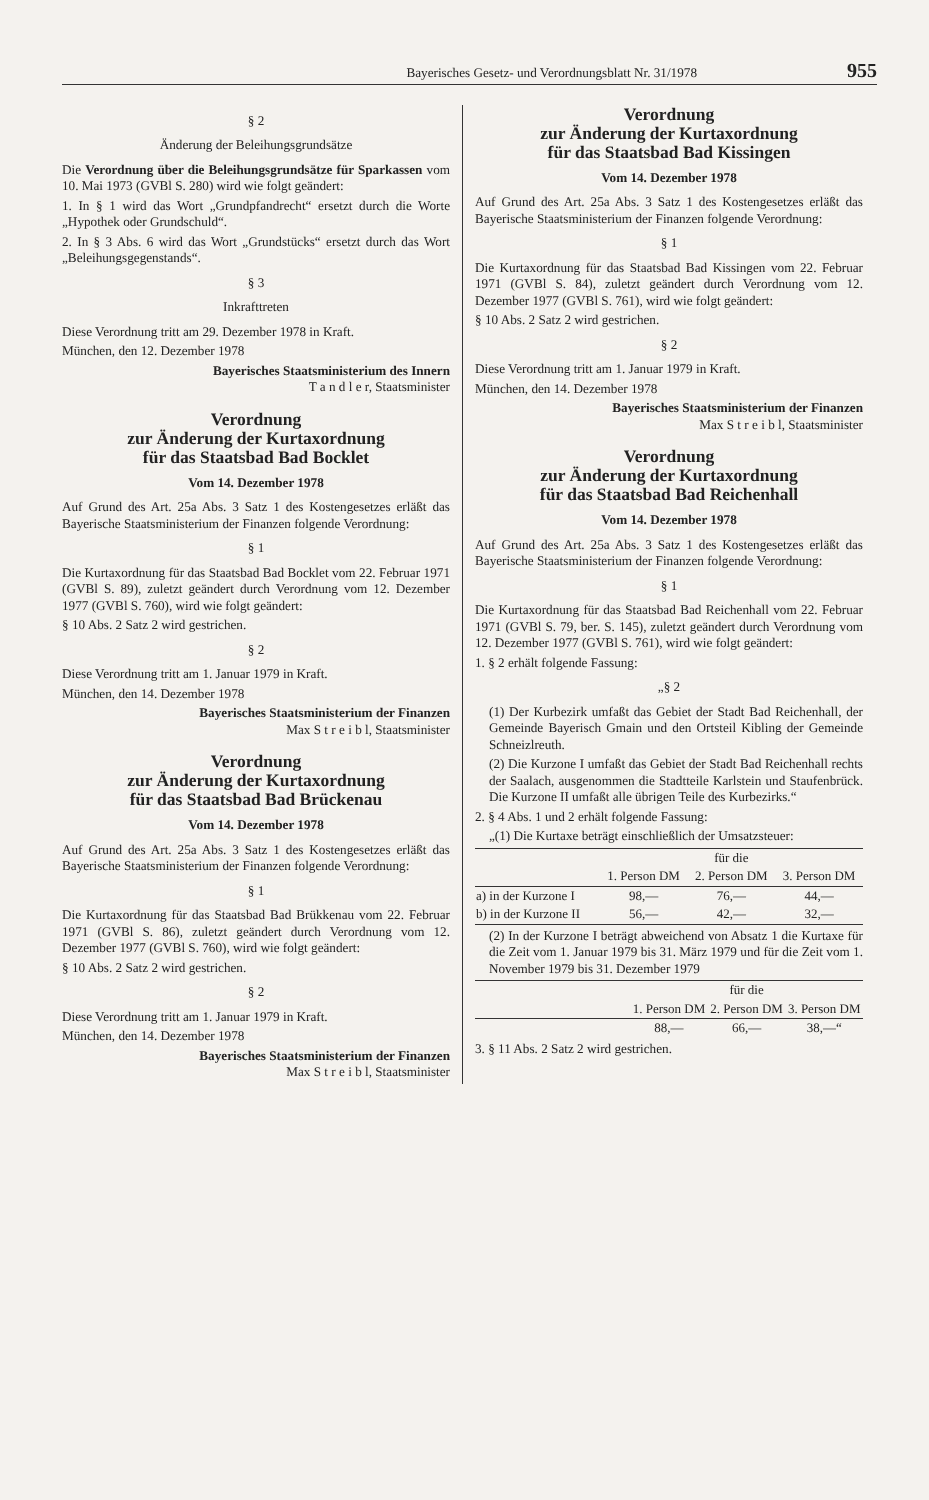Bayerisches Gesetz- und Verordnungsblatt Nr. 31/1978 955
§ 2
Änderung der Beleihungsgrundsätze
Die Verordnung über die Beleihungsgrundsätze für Sparkassen vom 10. Mai 1973 (GVBl S. 280) wird wie folgt geändert:
1. In § 1 wird das Wort „Grundpfandrecht“ ersetzt durch die Worte „Hypothek oder Grundschuld“.
2. In § 3 Abs. 6 wird das Wort „Grundstücks“ ersetzt durch das Wort „Beleihungsgegenstands“.
§ 3
Inkrafttreten
Diese Verordnung tritt am 29. Dezember 1978 in Kraft.
München, den 12. Dezember 1978
Bayerisches Staatsministerium des Innern
T a n d l e r, Staatsminister
Verordnung
zur Änderung der Kurtaxordnung
für das Staatsbad Bad Bocklet
Vom 14. Dezember 1978
Auf Grund des Art. 25a Abs. 3 Satz 1 des Kostengesetzes erläßt das Bayerische Staatsministerium der Finanzen folgende Verordnung:
§ 1
Die Kurtaxordnung für das Staatsbad Bad Bocklet vom 22. Februar 1971 (GVBl S. 89), zuletzt geändert durch Verordnung vom 12. Dezember 1977 (GVBl S. 760), wird wie folgt geändert:
§ 10 Abs. 2 Satz 2 wird gestrichen.
§ 2
Diese Verordnung tritt am 1. Januar 1979 in Kraft.
München, den 14. Dezember 1978
Bayerisches Staatsministerium der Finanzen
Max S t r e i b l, Staatsminister
Verordnung
zur Änderung der Kurtaxordnung
für das Staatsbad Bad Brückenau
Vom 14. Dezember 1978
Auf Grund des Art. 25a Abs. 3 Satz 1 des Kostengesetzes erläßt das Bayerische Staatsministerium der Finanzen folgende Verordnung:
§ 1
Die Kurtaxordnung für das Staatsbad Bad Brükkenau vom 22. Februar 1971 (GVBl S. 86), zuletzt geändert durch Verordnung vom 12. Dezember 1977 (GVBl S. 760), wird wie folgt geändert:
§ 10 Abs. 2 Satz 2 wird gestrichen.
§ 2
Diese Verordnung tritt am 1. Januar 1979 in Kraft.
München, den 14. Dezember 1978
Bayerisches Staatsministerium der Finanzen
Max S t r e i b l, Staatsminister
Verordnung
zur Änderung der Kurtaxordnung
für das Staatsbad Bad Kissingen
Vom 14. Dezember 1978
Auf Grund des Art. 25a Abs. 3 Satz 1 des Kostengesetzes erläßt das Bayerische Staatsministerium der Finanzen folgende Verordnung:
§ 1
Die Kurtaxordnung für das Staatsbad Bad Kissingen vom 22. Februar 1971 (GVBl S. 84), zuletzt geändert durch Verordnung vom 12. Dezember 1977 (GVBl S. 761), wird wie folgt geändert:
§ 10 Abs. 2 Satz 2 wird gestrichen.
§ 2
Diese Verordnung tritt am 1. Januar 1979 in Kraft.
München, den 14. Dezember 1978
Bayerisches Staatsministerium der Finanzen
Max S t r e i b l, Staatsminister
Verordnung
zur Änderung der Kurtaxordnung
für das Staatsbad Bad Reichenhall
Vom 14. Dezember 1978
Auf Grund des Art. 25a Abs. 3 Satz 1 des Kostengesetzes erläßt das Bayerische Staatsministerium der Finanzen folgende Verordnung:
§ 1
Die Kurtaxordnung für das Staatsbad Bad Reichenhall vom 22. Februar 1971 (GVBl S. 79, ber. S. 145), zuletzt geändert durch Verordnung vom 12. Dezember 1977 (GVBl S. 761), wird wie folgt geändert:
1. § 2 erhält folgende Fassung:
„§ 2
(1) Der Kurbezirk umfaßt das Gebiet der Stadt Bad Reichenhall, der Gemeinde Bayerisch Gmain und den Ortsteil Kibling der Gemeinde Schneizlreuth.
(2) Die Kurzone I umfaßt das Gebiet der Stadt Bad Reichenhall rechts der Saalach, ausgenommen die Stadtteile Karlstein und Staufenbrück. Die Kurzone II umfaßt alle übrigen Teile des Kurbezirks.“
2. § 4 Abs. 1 und 2 erhält folgende Fassung:
„(1) Die Kurtaxe beträgt einschließlich der Umsatzsteuer:
| | für die | | |
| --- | --- | --- | --- |
| | 1. Person DM | 2. Person DM | 3. Person DM |
| a) in der Kurzone I | 98,— | 76,— | 44,— |
| b) in der Kurzone II | 56,— | 42,— | 32,— |
(2) In der Kurzone I beträgt abweichend von Absatz 1 die Kurtaxe für die Zeit vom 1. Januar 1979 bis 31. März 1979 und für die Zeit vom 1. November 1979 bis 31. Dezember 1979
| | für die | | |
| --- | --- | --- | --- |
| | 1. Person DM | 2. Person DM | 3. Person DM |
| | 88,— | 66,— | 38,—“ |
3. § 11 Abs. 2 Satz 2 wird gestrichen.